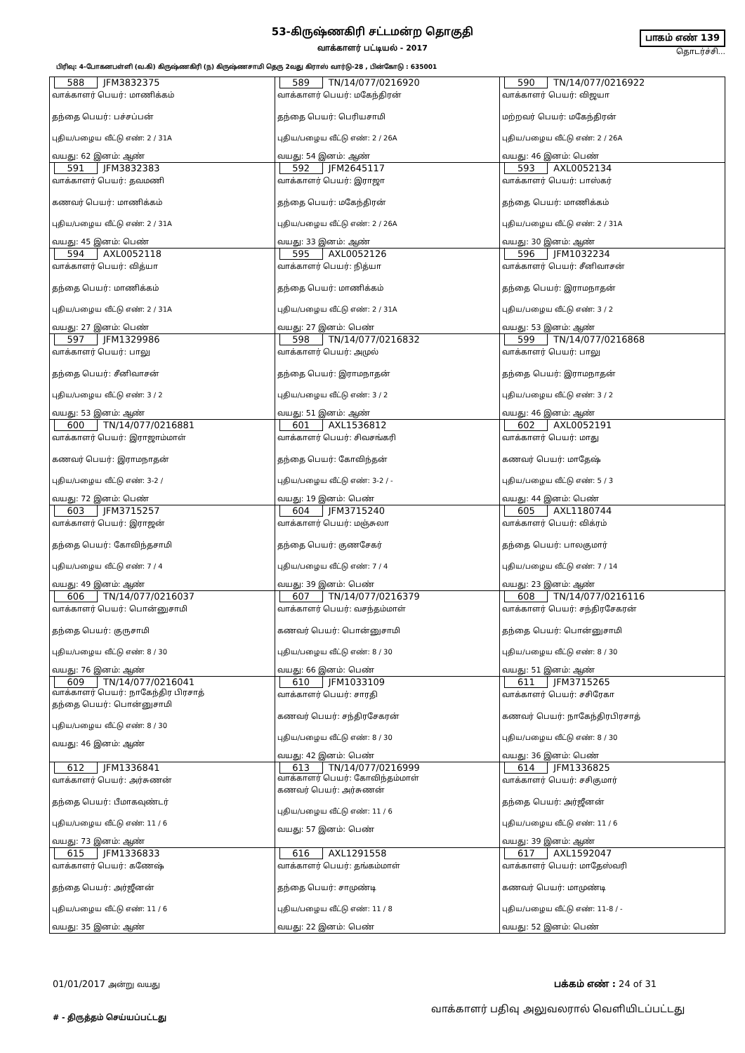53-கிருஷ்ணகிரி சட்டமன்ற தொகுதி
வாக்காளர் பட்டியல் - 2017
பாகம் எண் 139
தொடர்ச்சி...
பிரிவு: 4-போகனபள்ளி (வ.கி) கிருஷ்ணகிரி (ந) கிருஷ்ணசாமி தெரு 2வது கிராஸ் வார்டு-28 , பின்கோடு : 635001
| 588 JFM3832375 வாக்காளர் பெயர்: மாணிக்கம் தந்தை பெயர்: பச்சப்பன் புதிய/பழைய வீட்டு எண்: 2 / 31A வயது: 62 இனம்: ஆண் | 589 TN/14/077/0216920 வாக்காளர் பெயர்: மகேந்திரன் தந்தை பெயர்: பெரியசாமி புதிய/பழைய வீட்டு எண்: 2 / 26A வயது: 54 இனம்: ஆண் | 590 TN/14/077/0216922 வாக்காளர் பெயர்: விஜயா மற்றவர் பெயர்: மகேந்திரன் புதிய/பழைய வீட்டு எண்: 2 / 26A வயது: 46 இனம்: பெண் |
| 591 JFM3832383 வாக்காளர் பெயர்: தவமணி கணவர் பெயர்: மாணிக்கம் புதிய/பழைய வீட்டு எண்: 2 / 31A வயது: 45 இனம்: பெண் | 592 JFM2645117 வாக்காளர் பெயர்: இராஜா தந்தை பெயர்: மகேந்திரன் புதிய/பழைய வீட்டு எண்: 2 / 26A வயது: 33 இனம்: ஆண் | 593 AXL0052134 வாக்காளர் பெயர்: பாஸ்கர் தந்தை பெயர்: மாணிக்கம் புதிய/பழைய வீட்டு எண்: 2 / 31A வயது: 30 இனம்: ஆண் |
| 594 AXL0052118 வாக்காளர் பெயர்: வித்யா தந்தை பெயர்: மாணிக்கம் புதிய/பழைய வீட்டு எண்: 2 / 31A வயது: 27 இனம்: பெண் | 595 AXL0052126 வாக்காளர் பெயர்: நித்யா தந்தை பெயர்: மாணிக்கம் புதிய/பழைய வீட்டு எண்: 2 / 31A வயது: 27 இனம்: பெண் | 596 JFM1032234 வாக்காளர் பெயர்: சீனிவாசன் தந்தை பெயர்: இராமநாதன் புதிய/பழைய வீட்டு எண்: 3 / 2 வயது: 53 இனம்: ஆண் |
| 597 JFM1329986 வாக்காளர் பெயர்: பாலு தந்தை பெயர்: சீனிவாசன் புதிய/பழைய வீட்டு எண்: 3 / 2 வயது: 53 இனம்: ஆண் | 598 TN/14/077/0216832 வாக்காளர் பெயர்: அமுல் தந்தை பெயர்: இராமநாதன் புதிய/பழைய வீட்டு எண்: 3 / 2 வயது: 51 இனம்: ஆண் | 599 TN/14/077/0216868 வாக்காளர் பெயர்: பாலு தந்தை பெயர்: இராமநாதன் புதிய/பழைய வீட்டு எண்: 3 / 2 வயது: 46 இனம்: ஆண் |
| 600 TN/14/077/0216881 வாக்காளர் பெயர்: இராஜாம்மாள் கணவர் பெயர்: இராமநாதன் புதிய/பழைய வீட்டு எண்: 3-2 / வயது: 72 இனம்: பெண் | 601 AXL1536812 வாக்காளர் பெயர்: சிவசங்கரி தந்தை பெயர்: கோவிந்தன் புதிய/பழைய வீட்டு எண்: 3-2 / - வயது: 19 இனம்: பெண் | 602 AXL0052191 வாக்காளர் பெயர்: மாது கணவர் பெயர்: மாதேஷ் புதிய/பழைய வீட்டு எண்: 5 / 3 வயது: 44 இனம்: பெண் |
| 603 JFM3715257 வாக்காளர் பெயர்: இராஜன் தந்தை பெயர்: கோவிந்தசாமி புதிய/பழைய வீட்டு எண்: 7 / 4 வயது: 49 இனம்: ஆண் | 604 JFM3715240 வாக்காளர் பெயர்: மஞ்சுலா தந்தை பெயர்: குணசேகர் புதிய/பழைய வீட்டு எண்: 7 / 4 வயது: 39 இனம்: பெண் | 605 AXL1180744 வாக்காளர் பெயர்: விக்ரம் தந்தை பெயர்: பாலகுமார் புதிய/பழைய வீட்டு எண்: 7 / 14 வயது: 23 இனம்: ஆண் |
| 606 TN/14/077/0216037 வாக்காளர் பெயர்: பொன்னுசாமி தந்தை பெயர்: குருசாமி புதிய/பழைய வீட்டு எண்: 8 / 30 வயது: 76 இனம்: ஆண் | 607 TN/14/077/0216379 வாக்காளர் பெயர்: வசந்தம்மாள் கணவர் பெயர்: பொன்னுசாமி புதிய/பழைய வீட்டு எண்: 8 / 30 வயது: 66 இனம்: பெண் | 608 TN/14/077/0216116 வாக்காளர் பெயர்: சந்திரசேகரன் தந்தை பெயர்: பொன்னுசாமி புதிய/பழைய வீட்டு எண்: 8 / 30 வயது: 51 இனம்: ஆண் |
| 609 TN/14/077/0216041 வாக்காளர் பெயர்: நாகேந்திர பிரசாத் தந்தை பெயர்: பொன்னுசாமி புதிய/பழைய வீட்டு எண்: 8 / 30 வயது: 46 இனம்: ஆண் | 610 JFM1033109 வாக்காளர் பெயர்: சாரதி கணவர் பெயர்: சந்திரசேகரன் புதிய/பழைய வீட்டு எண்: 8 / 30 வயது: 42 இனம்: பெண் | 611 JFM3715265 வாக்காளர் பெயர்: சசிரேகா கணவர் பெயர்: நாகேந்திரபிரசாத் புதிய/பழைய வீட்டு எண்: 8 / 30 வயது: 36 இனம்: பெண் |
| 612 JFM1336841 வாக்காளர் பெயர்: அர்சுணன் தந்தை பெயர்: பீமாகவுண்டர் புதிய/பழைய வீட்டு எண்: 11 / 6 வயது: 73 இனம்: ஆண் | 613 TN/14/077/0216999 வாக்காளர் பெயர்: கோவிந்தம்மாள் கணவர் பெயர்: அர்சுணன் புதிய/பழைய வீட்டு எண்: 11 / 6 வயது: 57 இனம்: பெண் | 614 JFM1336825 வாக்காளர் பெயர்: சசிகுமார் தந்தை பெயர்: அர்ஜீனன் புதிய/பழைய வீட்டு எண்: 11 / 6 வயது: 39 இனம்: ஆண் |
| 615 JFM1336833 வாக்காளர் பெயர்: கணேஷ் தந்தை பெயர்: அர்ஜீனன் புதிய/பழைய வீட்டு எண்: 11 / 6 வயது: 35 இனம்: ஆண் | 616 AXL1291558 வாக்காளர் பெயர்: தங்கம்மாள் தந்தை பெயர்: சாமுண்டி புதிய/பழைய வீட்டு எண்: 11 / 8 வயது: 22 இனம்: பெண் | 617 AXL1592047 வாக்காளர் பெயர்: மாதேஸ்வரி கணவர் பெயர்: மாமுண்டி புதிய/பழைய வீட்டு எண்: 11-8 / - வயது: 52 இனம்: பெண் |
01/01/2017 அன்று வயது பக்கம் எண் : 24 of 31
# - திருத்தம் செய்யப்பட்டது வாக்காளர் பதிவு அலுவலரால் வெளியிடப்பட்டது